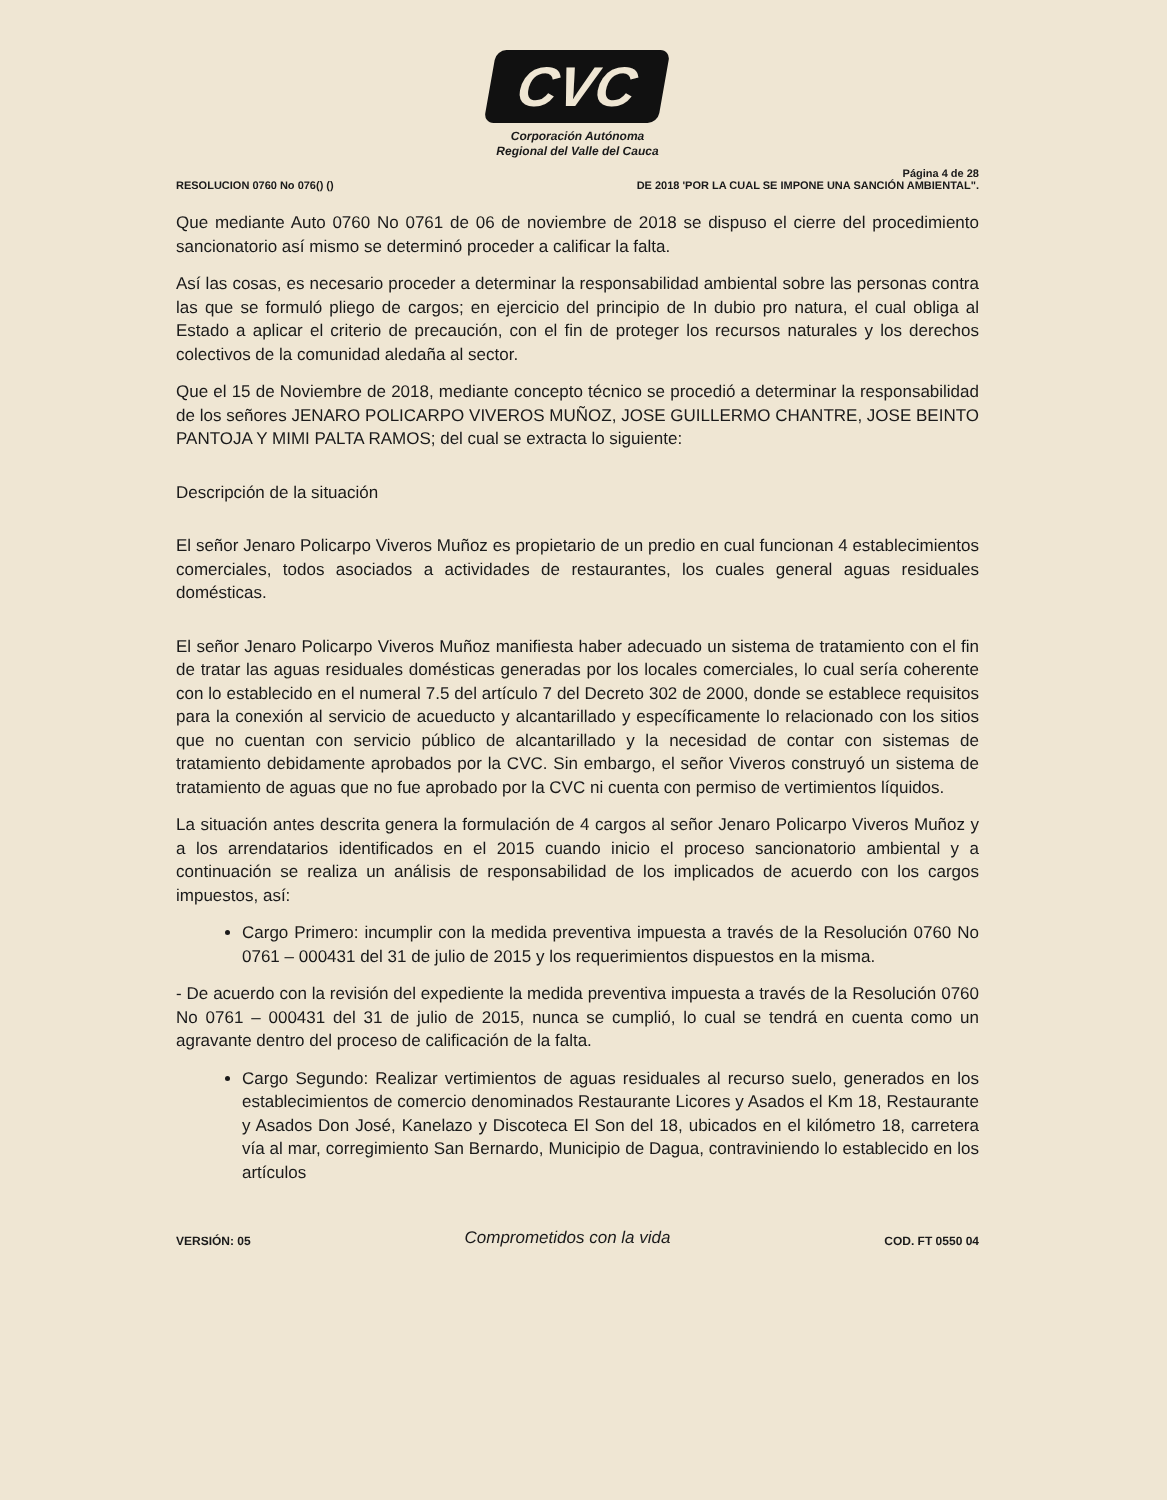CVC
Corporación Autónoma
Regional del Valle del Cauca
RESOLUCION 0760 No 076() () Página 4 de 28
DE 2018 'POR LA CUAL SE IMPONE UNA SANCIÓN AMBIENTAL".
Que mediante Auto 0760 No 0761 de 06 de noviembre de 2018 se dispuso el cierre del procedimiento sancionatorio así mismo se determinó proceder a calificar la falta.
Así las cosas, es necesario proceder a determinar la responsabilidad ambiental sobre las personas contra las que se formuló pliego de cargos; en ejercicio del principio de In dubio pro natura, el cual obliga al Estado a aplicar el criterio de precaución, con el fin de proteger los recursos naturales y los derechos colectivos de la comunidad aledaña al sector.
Que el 15 de Noviembre de 2018, mediante concepto técnico se procedió a determinar la responsabilidad de los señores JENARO POLICARPO VIVEROS MUÑOZ, JOSE GUILLERMO CHANTRE, JOSE BEINTO PANTOJA Y MIMI PALTA RAMOS; del cual se extracta lo siguiente:
Descripción de la situación
El señor Jenaro Policarpo Viveros Muñoz es propietario de un predio en cual funcionan 4 establecimientos comerciales, todos asociados a actividades de restaurantes, los cuales general aguas residuales domésticas.
El señor Jenaro Policarpo Viveros Muñoz manifiesta haber adecuado un sistema de tratamiento con el fin de tratar las aguas residuales domésticas generadas por los locales comerciales, lo cual sería coherente con lo establecido en el numeral 7.5 del artículo 7 del Decreto 302 de 2000, donde se establece requisitos para la conexión al servicio de acueducto y alcantarillado y específicamente lo relacionado con los sitios que no cuentan con servicio público de alcantarillado y la necesidad de contar con sistemas de tratamiento debidamente aprobados por la CVC. Sin embargo, el señor Viveros construyó un sistema de tratamiento de aguas que no fue aprobado por la CVC ni cuenta con permiso de vertimientos líquidos.
La situación antes descrita genera la formulación de 4 cargos al señor Jenaro Policarpo Viveros Muñoz y a los arrendatarios identificados en el 2015 cuando inicio el proceso sancionatorio ambiental y a continuación se realiza un análisis de responsabilidad de los implicados de acuerdo con los cargos impuestos, así:
Cargo Primero: incumplir con la medida preventiva impuesta a través de la Resolución 0760 No 0761 – 000431 del 31 de julio de 2015 y los requerimientos dispuestos en la misma.
- De acuerdo con la revisión del expediente la medida preventiva impuesta a través de la Resolución 0760 No 0761 – 000431 del 31 de julio de 2015, nunca se cumplió, lo cual se tendrá en cuenta como un agravante dentro del proceso de calificación de la falta.
Cargo Segundo: Realizar vertimientos de aguas residuales al recurso suelo, generados en los establecimientos de comercio denominados Restaurante Licores y Asados el Km 18, Restaurante y Asados Don José, Kanelazo y Discoteca El Son del 18, ubicados en el kilómetro 18, carretera vía al mar, corregimiento San Bernardo, Municipio de Dagua, contraviniendo lo establecido en los artículos
VERSIÓN: 05
Comprometidos con la vida
COD. FT 0550 04